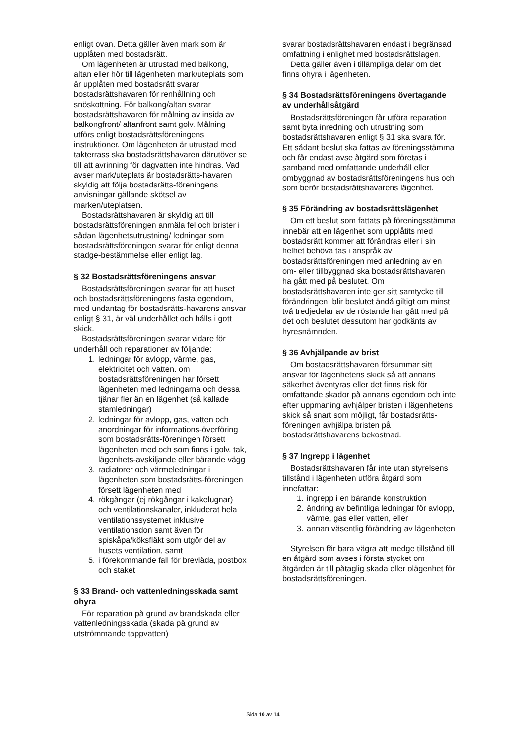enligt ovan. Detta gäller även mark som är upplåten med bostadsrätt.
Om lägenheten är utrustad med balkong, altan eller hör till lägenheten mark/uteplats som är upplåten med bostadsrätt svarar bostadsrättshavaren för renhållning och snöskottning. För balkong/altan svarar bostadsrättshavaren för målning av insida av balkongfront/ altanfront samt golv. Målning utförs enligt bostadsrättsföreningens instruktioner. Om lägenheten är utrustad med takterrass ska bostadsrättshavaren därutöver se till att avrinning för dagvatten inte hindras. Vad avser mark/uteplats är bostadsrätts-havaren skyldig att följa bostadsrätts-föreningens anvisningar gällande skötsel av marken/uteplatsen.
Bostadsrättshavaren är skyldig att till bostadsrättsföreningen anmäla fel och brister i sådan lägenhetsutrustning/ ledningar som bostadsrättsföreningen svarar för enligt denna stadge-bestämmelse eller enligt lag.
§ 32 Bostadsrättsföreningens ansvar
Bostadsrättsföreningen svarar för att huset och bostadsrättsföreningens fasta egendom, med undantag för bostadsrätts-havarens ansvar enligt § 31, är väl underhållet och hålls i gott skick.
Bostadsrättsföreningen svarar vidare för underhåll och reparationer av följande:
1. ledningar för avlopp, värme, gas, elektricitet och vatten, om bostadsrättsföreningen har försett lägenheten med ledningarna och dessa tjänar fler än en lägenhet (så kallade stamledningar)
2. ledningar för avlopp, gas, vatten och anordningar för informations-överföring som bostadsrätts-föreningen försett lägenheten med och som finns i golv, tak, lägenhets-avskiljande eller bärande vägg
3. radiatorer och värmeledningar i lägenheten som bostadsrätts-föreningen försett lägenheten med
4. rökgångar (ej rökgångar i kakelugnar) och ventilationskanaler, inkluderat hela ventilationssystemet inklusive ventilationsdon samt även för spiskåpa/köksfläkt som utgör del av husets ventilation, samt
5. i förekommande fall för brevlåda, postbox och staket
§ 33 Brand- och vattenledningsskada samt ohyra
För reparation på grund av brandskada eller vattenledningsskada (skada på grund av utströmmande tappvatten)
svarar bostadsrättshavaren endast i begränsad omfattning i enlighet med bostadsrättslagen.
Detta gäller även i tillämpliga delar om det finns ohyra i lägenheten.
§ 34 Bostadsrättsföreningens övertagande av underhållsåtgärd
Bostadsrättsföreningen får utföra reparation samt byta inredning och utrustning som bostadsrättshavaren enligt § 31 ska svara för. Ett sådant beslut ska fattas av föreningsstämma och får endast avse åtgärd som företas i samband med omfattande underhåll eller ombyggnad av bostadsrättsföreningens hus och som berör bostadsrättshavarens lägenhet.
§ 35 Förändring av bostadsrättslägenhet
Om ett beslut som fattats på föreningsstämma innebär att en lägenhet som upplåtits med bostadsrätt kommer att förändras eller i sin helhet behöva tas i anspråk av bostadsrättsföreningen med anledning av en om- eller tillbyggnad ska bostadsrättshavaren ha gått med på beslutet. Om bostadsrättshavaren inte ger sitt samtycke till förändringen, blir beslutet ändå giltigt om minst två tredjedelar av de röstande har gått med på det och beslutet dessutom har godkänts av hyresnämnden.
§ 36 Avhjälpande av brist
Om bostadsrättshavaren försummar sitt ansvar för lägenhetens skick så att annans säkerhet äventyras eller det finns risk för omfattande skador på annans egendom och inte efter uppmaning avhjälper bristen i lägenhetens skick så snart som möjligt, får bostadsrätts-föreningen avhjälpa bristen på bostadsrättshavarens bekostnad.
§ 37 Ingrepp i lägenhet
Bostadsrättshavaren får inte utan styrelsens tillstånd i lägenheten utföra åtgärd som innefattar:
1. ingrepp i en bärande konstruktion
2. ändring av befintliga ledningar för avlopp, värme, gas eller vatten, eller
3. annan väsentlig förändring av lägenheten
Styrelsen får bara vägra att medge tillstånd till en åtgärd som avses i första stycket om åtgärden är till påtaglig skada eller olägenhet för bostadsrättsföreningen.
Sida 10 av 14